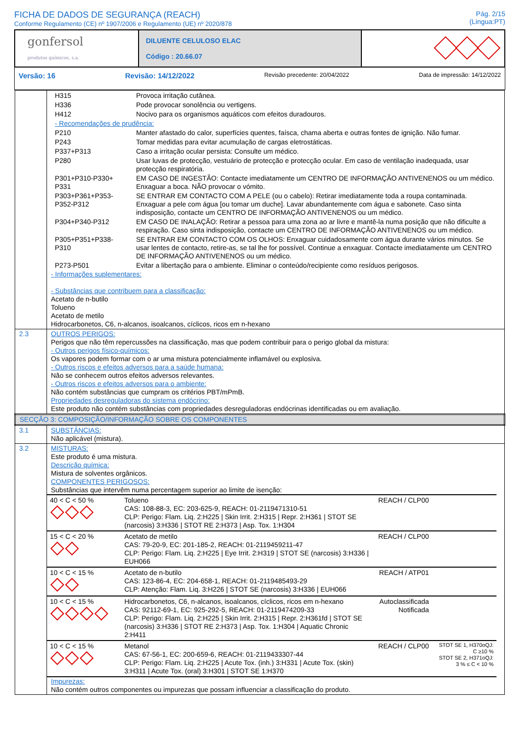FICHA DE DADOS DE SEGURANÇA (REACH)
Conforme Regulamento (CE) nº 1907/2006 e Regulamento (UE) nº 2020/878
Pág. 2/15
(Lingua:PT)
| gonfersol produtos químicos, s.a. | DILUENTE CELULOSO ELAC Código : 20.66.07 | |
Versão: 16 Revisão: 14/12/2022 Revisão precedente: 20/04/2022 Data de impressão: 14/12/2022
| | / H315 / Provoca irritação cutânea. / / H336 / Pode provocar sonolência ou vertigens. / / H412 / Nocivo para os organismos aquáticos com efeitos duradouros. / / - Recomendações de prudência: / / / P210 / Manter afastado do calor, superfícies quentes, faísca, chama aberta e outras fontes de ignição. Não fumar. / / P243 / Tomar medidas para evitar acumulação de cargas eletrostáticas. / / P337+P313 / Caso a irritação ocular persista: Consulte um médico. / / P280 / Usar luvas de protecção, vestuário de protecção e protecção ocular. Em caso de ventilação inadequada, usar protecção respiratória. / / P301+P310-P330+ P331 / EM CASO DE INGESTÃO: Contacte imediatamente um CENTRO DE INFORMAÇÃO ANTIVENENOS ou um médico. Enxaguar a boca. NÃO provocar o vómito. / / P303+P361+P353- P352-P312 / SE ENTRAR EM CONTACTO COM A PELE (ou o cabelo): Retirar imediatamente toda a roupa contaminada. Enxaguar a pele com água [ou tomar um duche]. Lavar abundantemente com água e sabonete. Caso sinta indisposição, contacte um CENTRO DE INFORMAÇÃO ANTIVENENOS ou um médico. / / P304+P340-P312 / EM CASO DE INALAÇÃO: Retirar a pessoa para uma zona ao ar livre e mantê-la numa posição que não dificulte a respiração. Caso sinta indisposição, contacte um CENTRO DE INFORMAÇÃO ANTIVENENOS ou um médico. / / P305+P351+P338- P310 / SE ENTRAR EM CONTACTO COM OS OLHOS: Enxaguar cuidadosamente com água durante vários minutos. Se usar lentes de contacto, retire-as, se tal lhe for possível. Continue a enxaguar. Contacte imediatamente um CENTRO DE INFORMAÇÃO ANTIVENENOS ou um médico. / / P273-P501 / Evitar a libertação para o ambiente. Eliminar o conteúdo/recipiente como resíduos perigosos. / - Informações suplementares: - Substâncias que contribuem para a classificação: Acetato de n-butilo Tolueno Acetato de metilo Hidrocarbonetos, C6, n-alcanos, isoalcanos, cíclicos, ricos em n-hexano |
| 2.3 | OUTROS PERIGOS: Perigos que não têm repercussões na classificação, mas que podem contribuir para o perigo global da mistura: - Outros perigos físico-químicos: Os vapores podem formar com o ar uma mistura potencialmente inflamável ou explosiva. - Outros riscos e efeitos adversos para a saúde humana: Não se conhecem outros efeitos adversos relevantes. - Outros riscos e efeitos adversos para o ambiente: Não contém substâncias que cumpram os critérios PBT/mPmB. Propriedades desreguladoras do sistema endócrino: Este produto não contém substâncias com propriedades desreguladoras endócrinas identificadas ou em avaliação. |
| SECÇÃO 3: COMPOSIÇÃO/INFORMAÇÃO SOBRE OS COMPONENTES | |
| 3.1 | SUBSTÂNCIAS: Não aplicável (mistura). |
| 3.2 | MISTURAS: Este produto é uma mistura. Descrição química: Mistura de solventes orgânicos. COMPONENTES PERIGOSOS: Substâncias que intervêm numa percentagem superior ao limite de isenção: / 40 < C < 50 % / Tolueno CAS: 108-88-3, EC: 203-625-9, REACH: 01-2119471310-51 CLP: Perigo: Flam. Liq. 2:H225 / Skin Irrit. 2:H315 / Repr. 2:H361 / STOT SE (narcosis) 3:H336 / STOT RE 2:H373 / Asp. Tox. 1:H304 / REACH / CLP00 / / / 15 < C < 20 % / Acetato de metilo CAS: 79-20-9, EC: 201-185-2, REACH: 01-2119459211-47 CLP: Perigo: Flam. Liq. 2:H225 / Eye Irrit. 2:H319 / STOT SE (narcosis) 3:H336 / EUH066 / REACH / CLP00 / / / 10 < C < 15 % / Acetato de n-butilo CAS: 123-86-4, EC: 204-658-1, REACH: 01-2119485493-29 CLP: Atenção: Flam. Liq. 3:H226 / STOT SE (narcosis) 3:H336 / EUH066 / REACH / ATP01 / / / 10 < C < 15 % / Hidrocarbonetos, C6, n-alcanos, isoalcanos, cíclicos, ricos em n-hexano CAS: 92112-69-1, EC: 925-292-5, REACH: 01-2119474209-33 CLP: Perigo: Flam. Liq. 2:H225 / Skin Irrit. 2:H315 / Repr. 2:H361fd / STOT SE (narcosis) 3:H336 / STOT RE 2:H373 / Asp. Tox. 1:H304 / Aquatic Chronic 2:H411 / Autoclassificada Notificada / / / 10 < C < 15 % / Metanol CAS: 67-56-1, EC: 200-659-6, REACH: 01-2119433307-44 CLP: Perigo: Flam. Liq. 2:H225 / Acute Tox. (inh.) 3:H331 / Acute Tox. (skin) 3:H311 / Acute Tox. (oral) 3:H301 / STOT SE 1:H370 / REACH / CLP00 / STOT SE 1, H370oQJ: C ≥10 % STOT SE 2, H371oQJ: 3 % ≤ C < 10 % / Impurezas: Não contém outros componentes ou impurezas que possam influenciar a classificação do produto. |